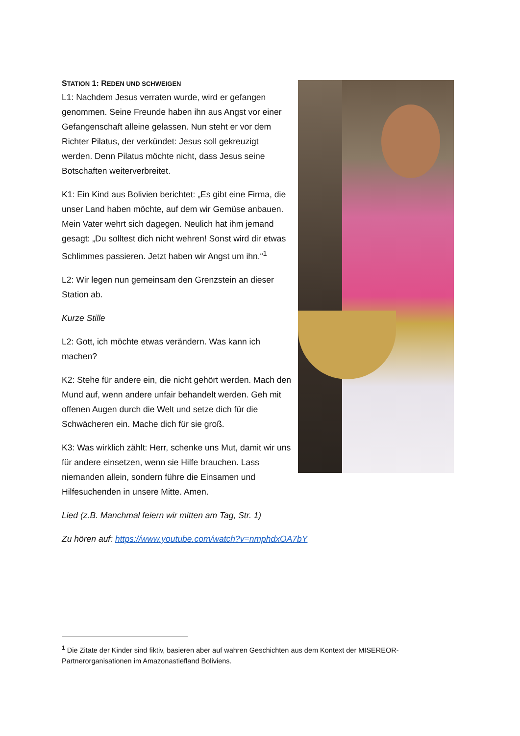STATION 1: REDEN UND SCHWEIGEN
L1: Nachdem Jesus verraten wurde, wird er gefangen genommen. Seine Freunde haben ihn aus Angst vor einer Gefangenschaft alleine gelassen. Nun steht er vor dem Richter Pilatus, der verkündet: Jesus soll gekreuzigt werden. Denn Pilatus möchte nicht, dass Jesus seine Botschaften weiterverbreitet.
K1: Ein Kind aus Bolivien berichtet: „Es gibt eine Firma, die unser Land haben möchte, auf dem wir Gemüse anbauen. Mein Vater wehrt sich dagegen. Neulich hat ihm jemand gesagt: „Du solltest dich nicht wehren! Sonst wird dir etwas Schlimmes passieren. Jetzt haben wir Angst um ihn.“<sup>1</sup>
L2: Wir legen nun gemeinsam den Grenzstein an dieser Station ab.
Kurze Stille
L2: Gott, ich möchte etwas verändern. Was kann ich machen?
K2: Stehe für andere ein, die nicht gehört werden. Mach den Mund auf, wenn andere unfair behandelt werden. Geh mit offenen Augen durch die Welt und setze dich für die Schwächeren ein. Mache dich für sie groß.
K3: Was wirklich zählt: Herr, schenke uns Mut, damit wir uns für andere einsetzen, wenn sie Hilfe brauchen. Lass niemanden allein, sondern führe die Einsamen und Hilfesuchenden in unsere Mitte. Amen.
Lied (z.B. Manchmal feiern wir mitten am Tag, Str. 1)
Zu hören auf: https://www.youtube.com/watch?v=nmphdxOA7bY
<sup>1</sup> Die Zitate der Kinder sind fiktiv, basieren aber auf wahren Geschichten aus dem Kontext der MISEREOR-Partnerorganisationen im Amazonastiefland Boliviens.